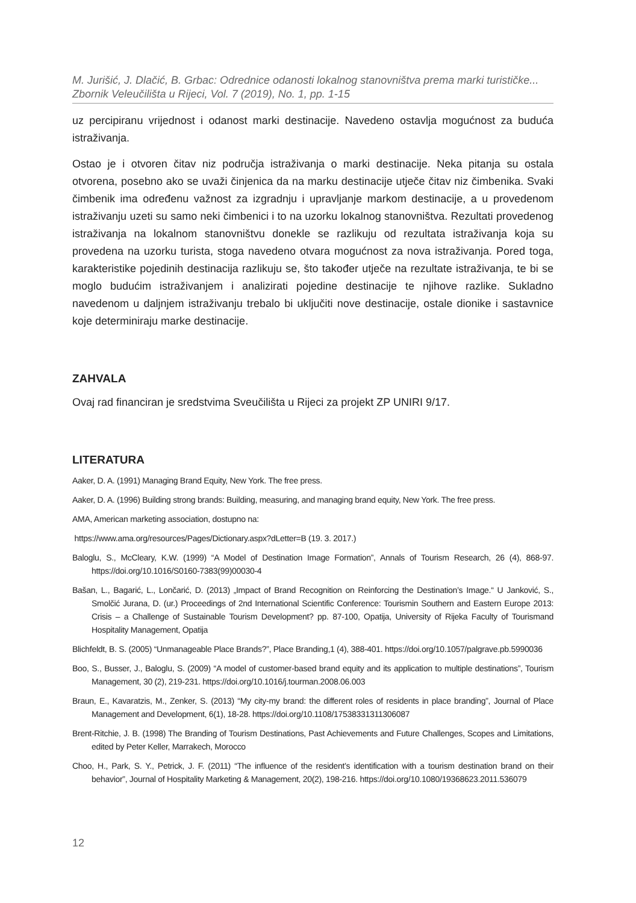M. Jurišić, J. Dlačić, B. Grbac: Odrednice odanosti lokalnog stanovništva prema marki turističke...
Zbornik Veleučilišta u Rijeci, Vol. 7 (2019), No. 1, pp. 1-15
uz percipiranu vrijednost i odanost marki destinacije. Navedeno ostavlja mogućnost za buduća istraživanja.
Ostao je i otvoren čitav niz područja istraživanja o marki destinacije. Neka pitanja su ostala otvorena, posebno ako se uvaži činjenica da na marku destinacije utječe čitav niz čimbenika. Svaki čimbenik ima određenu važnost za izgradnju i upravljanje markom destinacije, a u provedenom istraživanju uzeti su samo neki čimbenici i to na uzorku lokalnog stanovništva. Rezultati provedenog istraživanja na lokalnom stanovništvu donekle se razlikuju od rezultata istraživanja koja su provedena na uzorku turista, stoga navedeno otvara mogućnost za nova istraživanja. Pored toga, karakteristike pojedinih destinacija razlikuju se, što također utječe na rezultate istraživanja, te bi se moglo budućim istraživanjem i analizirati pojedine destinacije te njihove razlike. Sukladno navedenom u daljnjem istraživanju trebalo bi uključiti nove destinacije, ostale dionike i sastavnice koje determiniraju marke destinacije.
ZAHVALA
Ovaj rad financiran je sredstvima Sveučilišta u Rijeci za projekt ZP UNIRI 9/17.
LITERATURA
Aaker, D. A. (1991) Managing Brand Equity, New York. The free press.
Aaker, D. A. (1996) Building strong brands: Building, measuring, and managing brand equity, New York. The free press.
AMA, American marketing association, dostupno na:
https://www.ama.org/resources/Pages/Dictionary.aspx?dLetter=B (19. 3. 2017.)
Baloglu, S., McCleary, K.W. (1999) “A Model of Destination Image Formation”, Annals of Tourism Research, 26 (4), 868-97. https://doi.org/10.1016/S0160-7383(99)00030-4
Bašan, L., Bagarić, L., Lončarić, D. (2013) „Impact of Brand Recognition on Reinforcing the Destination’s Image.“ U Janković, S., Smolčić Jurana, D. (ur.) Proceedings of 2nd International Scientific Conference: Tourismin Southern and Eastern Europe 2013: Crisis – a Challenge of Sustainable Tourism Development? pp. 87-100, Opatija, University of Rijeka Faculty of Tourismand Hospitality Management, Opatija
Blichfeldt, B. S. (2005) “Unmanageable Place Brands?”, Place Branding,1 (4), 388-401. https://doi.org/10.1057/palgrave.pb.5990036
Boo, S., Busser, J., Baloglu, S. (2009) “A model of customer-based brand equity and its application to multiple destinations”, Tourism Management, 30 (2), 219-231. https://doi.org/10.1016/j.tourman.2008.06.003
Braun, E., Kavaratzis, M., Zenker, S. (2013) “My city-my brand: the different roles of residents in place branding”, Journal of Place Management and Development, 6(1), 18-28. https://doi.org/10.1108/17538331311306087
Brent-Ritchie, J. B. (1998) The Branding of Tourism Destinations, Past Achievements and Future Challenges, Scopes and Limitations, edited by Peter Keller, Marrakech, Morocco
Choo, H., Park, S. Y., Petrick, J. F. (2011) “The influence of the resident’s identification with a tourism destination brand on their behavior”, Journal of Hospitality Marketing & Management, 20(2), 198-216. https://doi.org/10.1080/19368623.2011.536079
12